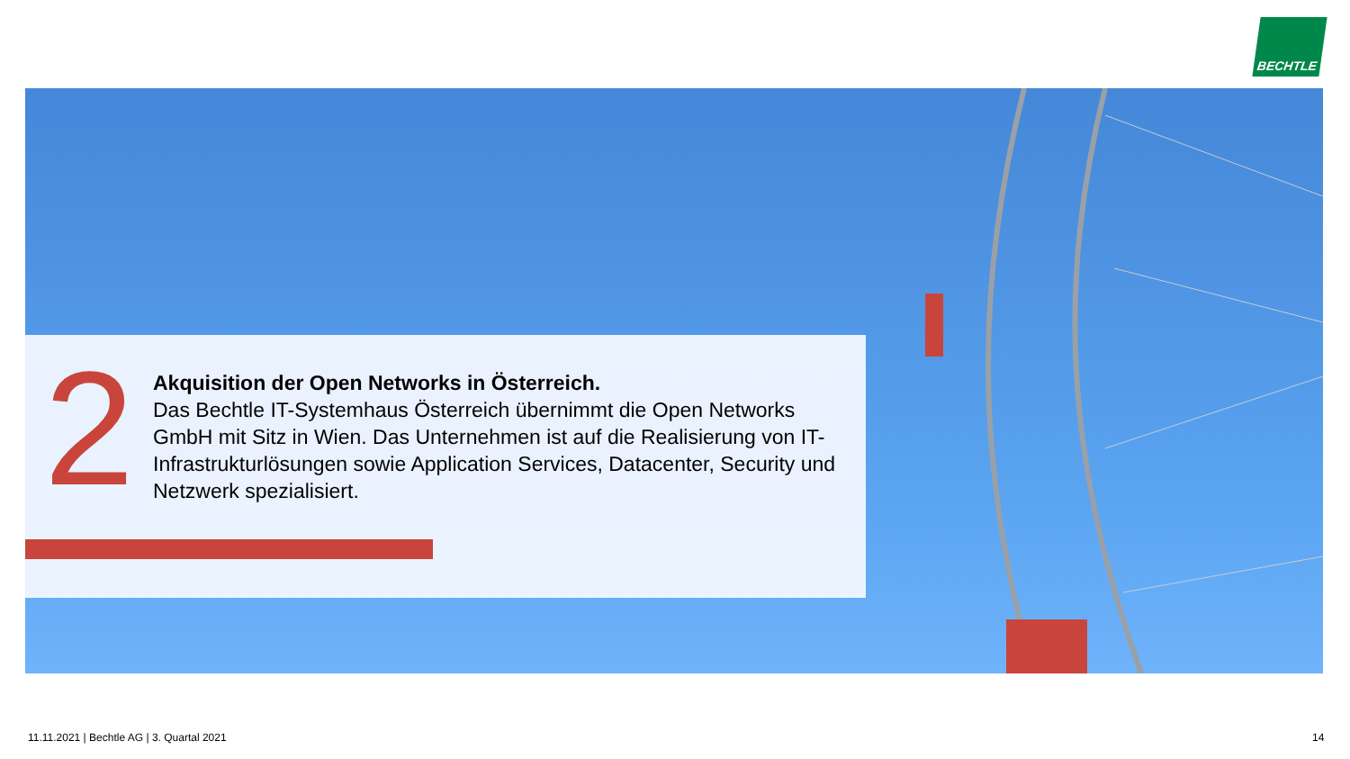BECHTLE
2
Akquisition der Open Networks in Österreich.
Das Bechtle IT-Systemhaus Österreich übernimmt die Open Networks GmbH mit Sitz in Wien. Das Unternehmen ist auf die Realisierung von IT-Infrastrukturlösungen sowie Application Services, Datacenter, Security und Netzwerk spezialisiert.
11.11.2021 | Bechtle AG | 3. Quartal 2021
14